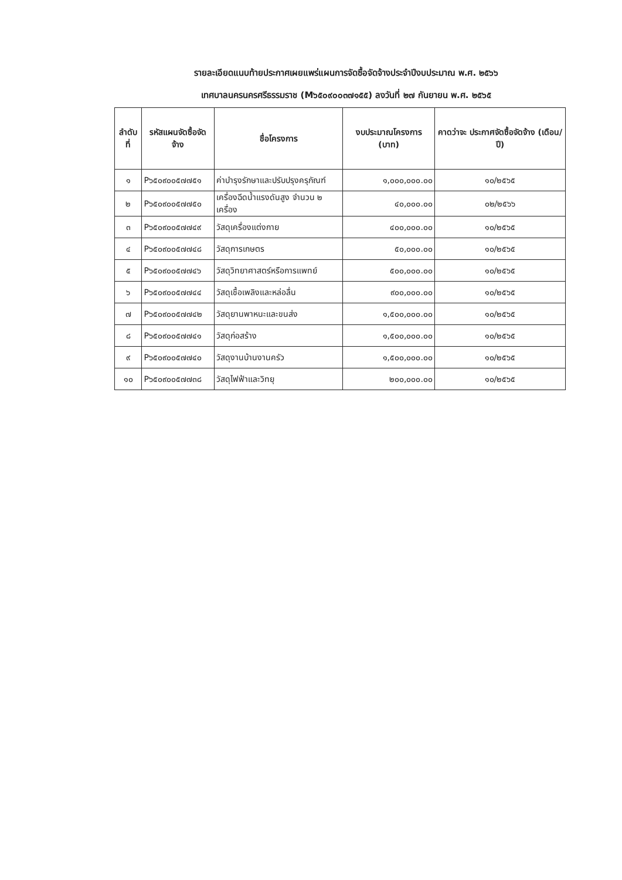รายละเอียดแนบท้ายประกาศเผยแพร่แผนการจัดซื้อจัดจ้างประจำปีงบประมาณ พ.ศ. ๒๕๖๖
เทศบาลนครนครศรีธรรมราช (M๖๕๐๙๐๐๓๗๑๕๕) ลงวันที่ ๒๗ กันยายน พ.ศ. ๒๕๖๕
| ลำดับที่ | รหัสแผนจัดซื้อจัดจ้าง | ชื่อโครงการ | งบประมาณโครงการ (บาท) | คาดว่าจะ ประกาศจัดซื้อจัดจ้าง (เดือน/ปี) |
| --- | --- | --- | --- | --- |
| ๑ | P๖๕๐๙๐๐๕๗๗๕๑ | ค่าบำรุงรักษาและปรับปรุงครุภัณฑ์ | ๑,๐๐๐,๐๐๐.๐๐ | ๑๐/๒๕๖๕ |
| ๒ | P๖๕๐๙๐๐๕๗๗๕๐ | เครื่องฉีดน้ำแรงดันสูง จำนวน ๒ เครื่อง | ๔๐,๐๐๐.๐๐ | ๐๒/๒๕๖๖ |
| ๓ | P๖๕๐๙๐๐๕๗๗๔๙ | วัสดุเครื่องแต่งกาย | ๔๐๐,๐๐๐.๐๐ | ๑๐/๒๕๖๕ |
| ๔ | P๖๕๐๙๐๐๕๗๗๔๘ | วัสดุการเกษตร | ๕๐,๐๐๐.๐๐ | ๑๐/๒๕๖๕ |
| ๕ | P๖๕๐๙๐๐๕๗๗๔๖ | วัสดุวิทยาศาสตร์หรือการแพทย์ | ๕๐๐,๐๐๐.๐๐ | ๑๐/๒๕๖๕ |
| ๖ | P๖๕๐๙๐๐๕๗๗๔๔ | วัสดุเชื้อเพลิงและหล่อลื่น | ๙๐๐,๐๐๐.๐๐ | ๑๐/๒๕๖๕ |
| ๗ | P๖๕๐๙๐๐๕๗๗๔๒ | วัสดุยานพาหนะและขนส่ง | ๑,๕๐๐,๐๐๐.๐๐ | ๑๐/๒๕๖๕ |
| ๘ | P๖๕๐๙๐๐๕๗๗๔๑ | วัสดุก่อสร้าง | ๑,๕๐๐,๐๐๐.๐๐ | ๑๐/๒๕๖๕ |
| ๙ | P๖๕๐๙๐๐๕๗๗๔๐ | วัสดุงานบ้านงานครัว | ๑,๕๐๐,๐๐๐.๐๐ | ๑๐/๒๕๖๕ |
| ๑๐ | P๖๕๐๙๐๐๕๗๗๓๘ | วัสดุไฟฟ้าและวิทยุ | ๒๐๐,๐๐๐.๐๐ | ๑๐/๒๕๖๕ |